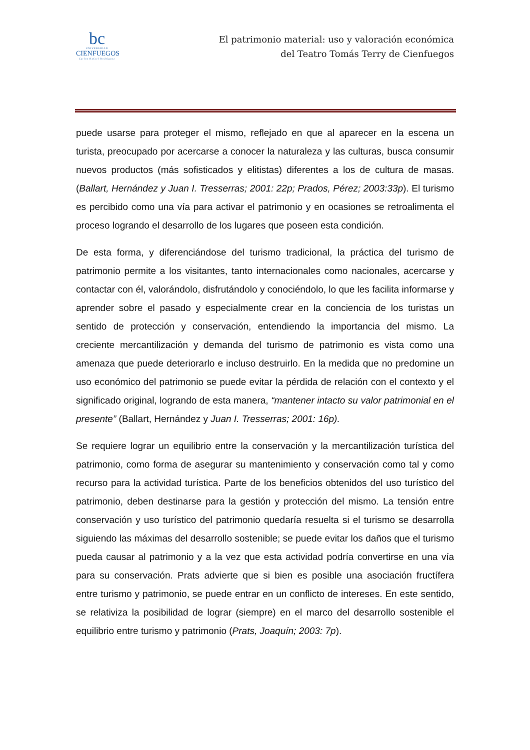bc
UNIVERSIDAD
CIENFUEGOS
Carlos Rafael Rodríguez
El patrimonio material: uso y valoración económica
del Teatro Tomás Terry de Cienfuegos
puede usarse para proteger el mismo, reflejado en que al aparecer en la escena un turista, preocupado por acercarse a conocer la naturaleza y las culturas, busca consumir nuevos productos (más sofisticados y elitistas) diferentes a los de cultura de masas. (Ballart, Hernández y Juan I. Tresserras; 2001: 22p; Prados, Pérez; 2003:33p). El turismo es percibido como una vía para activar el patrimonio y en ocasiones se retroalimenta el proceso logrando el desarrollo de los lugares que poseen esta condición.
De esta forma, y diferenciándose del turismo tradicional, la práctica del turismo de patrimonio permite a los visitantes, tanto internacionales como nacionales, acercarse y contactar con él, valorándolo, disfrutándolo y conociéndolo, lo que les facilita informarse y aprender sobre el pasado y especialmente crear en la conciencia de los turistas un sentido de protección y conservación, entendiendo la importancia del mismo. La creciente mercantilización y demanda del turismo de patrimonio es vista como una amenaza que puede deteriorarlo e incluso destruirlo. En la medida que no predomine un uso económico del patrimonio se puede evitar la pérdida de relación con el contexto y el significado original, logrando de esta manera, “mantener intacto su valor patrimonial en el presente” (Ballart, Hernández y Juan I. Tresserras; 2001: 16p).
Se requiere lograr un equilibrio entre la conservación y la mercantilización turística del patrimonio, como forma de asegurar su mantenimiento y conservación como tal y como recurso para la actividad turística. Parte de los beneficios obtenidos del uso turístico del patrimonio, deben destinarse para la gestión y protección del mismo. La tensión entre conservación y uso turístico del patrimonio quedaría resuelta si el turismo se desarrolla siguiendo las máximas del desarrollo sostenible; se puede evitar los daños que el turismo pueda causar al patrimonio y a la vez que esta actividad podría convertirse en una vía para su conservación. Prats advierte que si bien es posible una asociación fructífera entre turismo y patrimonio, se puede entrar en un conflicto de intereses. En este sentido, se relativiza la posibilidad de lograr (siempre) en el marco del desarrollo sostenible el equilibrio entre turismo y patrimonio (Prats, Joaquín; 2003: 7p).